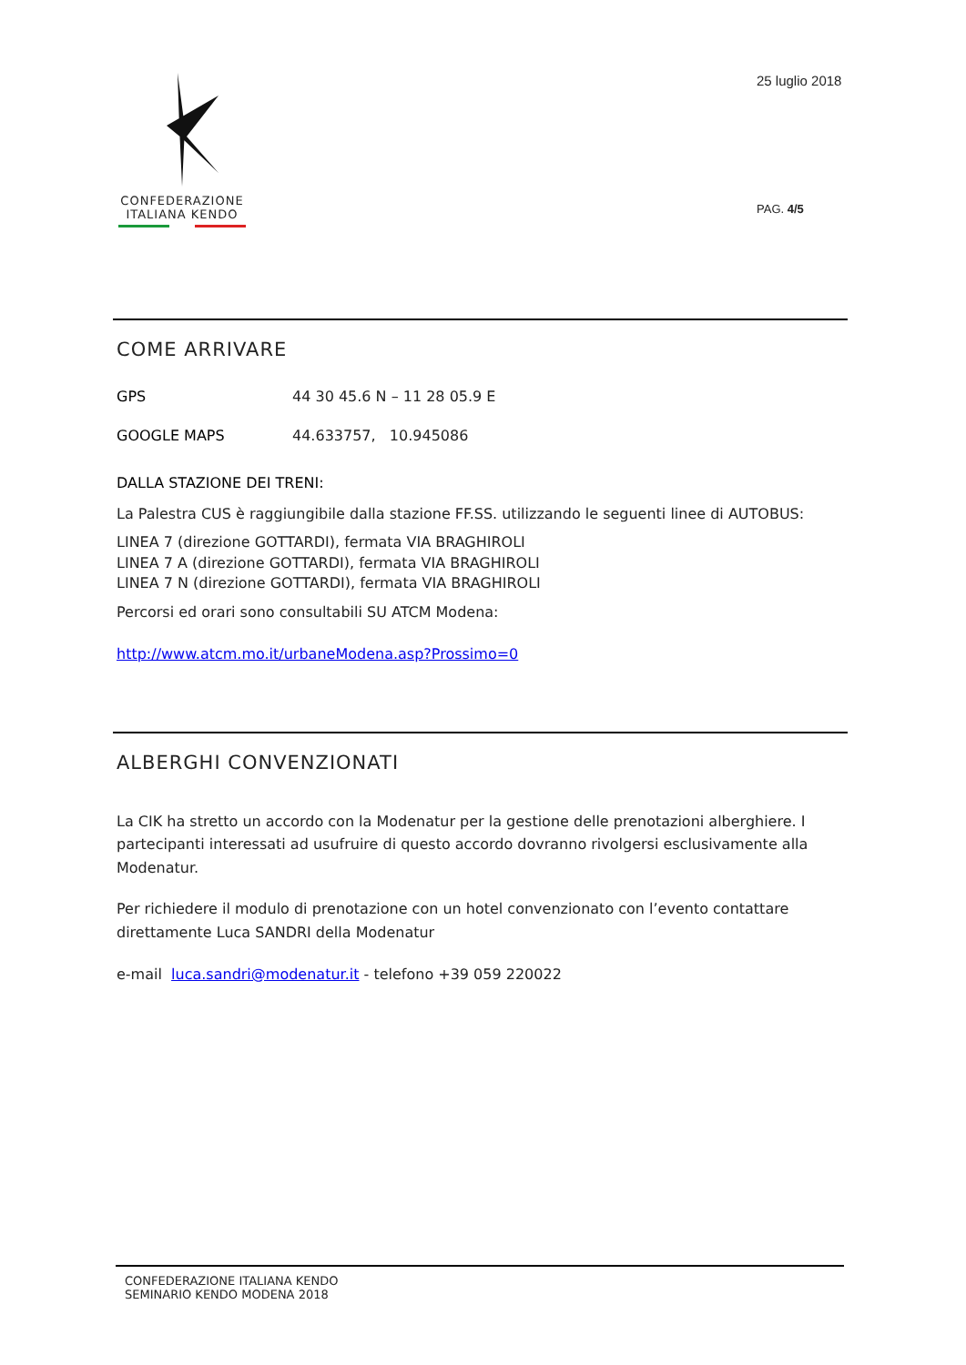CONFEDERAZIONE
ITALIANA KENDO
25 luglio 2018
PAG. 4/5
COME ARRIVARE
GPS 44 30 45.6 N – 11 28 05.9 E
GOOGLE MAPS 44.633757, 10.945086
DALLA STAZIONE DEI TRENI:
La Palestra CUS è raggiungibile dalla stazione FF.SS. utilizzando le seguenti linee di AUTOBUS:
LINEA 7 (direzione GOTTARDI), fermata VIA BRAGHIROLI
LINEA 7 A (direzione GOTTARDI), fermata VIA BRAGHIROLI
LINEA 7 N (direzione GOTTARDI), fermata VIA BRAGHIROLI
Percorsi ed orari sono consultabili SU ATCM Modena:
http://www.atcm.mo.it/urbaneModena.asp?Prossimo=0
ALBERGHI CONVENZIONATI
La CIK ha stretto un accordo con la Modenatur per la gestione delle prenotazioni alberghiere. I partecipanti interessati ad usufruire di questo accordo dovranno rivolgersi esclusivamente alla Modenatur.
Per richiedere il modulo di prenotazione con un hotel convenzionato con l’evento contattare direttamente Luca SANDRI della Modenatur
e-mail luca.sandri@modenatur.it - telefono +39 059 220022
CONFEDERAZIONE ITALIANA KENDO
SEMINARIO KENDO MODENA 2018